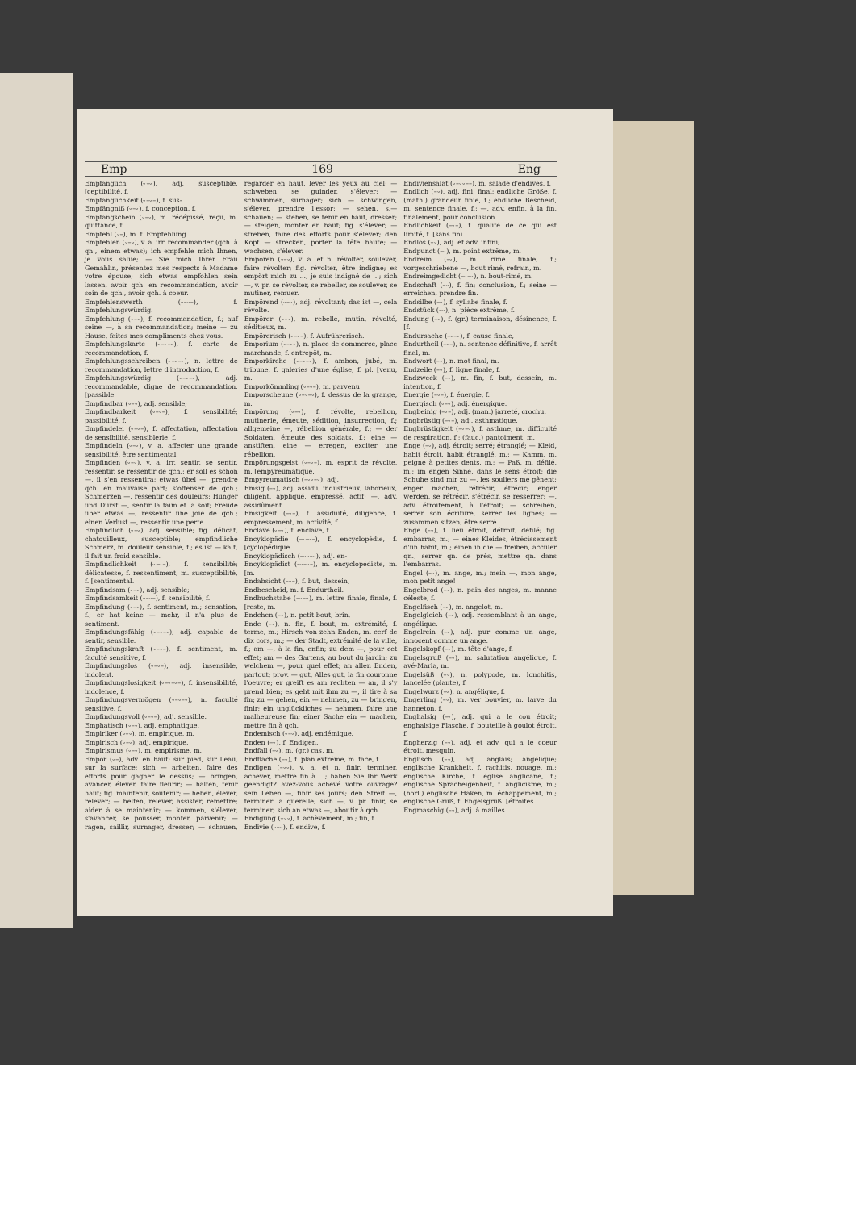Emp 169 Eng
Empfänglich (⏑–⏑), adj. susceptible. [ceptibilité, f.
Empfänglichkeit (⏑–⏑–), f. sus-
Empfängniß (⏑–⏑), f. conception, f.
Empfangschein (⏑–⏑), m. récépissé, reçu, m. quittance, f.
Empfehl (⏑–), m. f. Empfehlung.
Empfehlen (⏑–⏑), v. a. irr. recommander (qch. à qn., einem etwas); ich empfehle mich Ihnen, je vous salue; — Sie mich Ihrer Frau Gemahlin, présentez mes respects à Madame votre épouse; sich etwas empfohlen sein lassen, avoir qch. en recommandation, avoir soin de qch., avoir qch. à coeur.
Empfehlenswerth (⏑–⏑–), f. Empfehlungswürdig.
Empfehlung (⏑–⏑), f. recommandation, f.; auf seine —, à sa recommandation; meine — zu Hause, faites mes compliments chez vous.
Empfehlungskarte (⏑–⏑–⏑), f. carte de recommandation, f.
Empfehlungsschreiben (⏑–⏑–⏑), n. lettre de recommandation, lettre d'introduction, f.
Empfehlungswürdig (⏑–⏑–⏑), adj. recommandable, digne de recommandation. [passible.
Empfindbar (⏑–⏑), adj. sensible;
Empfindbarkeit (⏑–⏑–), f. sensibilité; passibilité, f.
Empfindelei (⏑–⏑–), f. affectation, affectation de sensibilité, sensiblerie, f.
Empfindeln (⏑–⏑), v. a. affecter une grande sensibilité, être sentimental.
Empfinden (⏑–⏑), v. a. irr. sentir, se sentir, ressentir, se ressentir de qch.; er soll es schon —, il s'en ressentira; etwas übel —, prendre qch. en mauvaise part; s'offenser de qch.; Schmerzen —, ressentir des douleurs; Hunger und Durst —, sentir la faim et la soif; Freude über etwas —, ressentir une joie de qch.; einen Verlust —, ressentir une perte.
Empfindlich (⏑–⏑), adj. sensible; fig. délicat, chatouilleux, susceptible; empfindliche Schmerz, m. douleur sensible, f.; es ist — kalt, il fait un froid sensible.
Empfindlichkeit (⏑–⏑–), f. sensibilité; délicatesse, f. ressentiment, m. susceptibilité, f. [sentimental.
Empfindsam (⏑–⏑), adj. sensible;
Empfindsamkeit (⏑–⏑–), f. sensibilité, f.
Empfindung (⏑–⏑), f. sentiment, m.; sensation, f.; er hat keine — mehr, il n'a plus de sentiment.
Empfindungsfähig (⏑–⏑–⏑), adj. capable de sentir, sensible.
Empfindungskraft (⏑–⏑–), f. sentiment, m. faculté sensitive, f.
Empfindungslos (⏑–⏑–), adj. insensible, indolent.
Empfindungslosigkeit (⏑–⏑–⏑–), f. insensibilité, indolence, f.
Empfindungsvermögen (⏑–⏑–⏑), n. faculté sensitive, f.
Empfindungsvoll (⏑–⏑–), adj. sensible.
Emphatisch (⏑–⏑), adj. emphatique.
Empiriker (⏑–⏑), m. empirique, m.
Empirisch (⏑–⏑), adj. empirique.
Empirismus (⏑–⏑), m. empirisme, m.
Empor (⏑–), adv. en haut; sur pied, sur l'eau, sur la surface; sich — arbeiten, faire des efforts pour gagner le dessus; — bringen, avancer, élever, faire fleurir; — halten, tenir haut; fig. maintenir, soutenir; — heben, élever, relever; — helfen, relever, assister, remettre; aider à se maintenir; — kommen, s'élever, s'avancer, se pousser, monter, parvenir; — ragen, saillir, surnager, dresser; — schauen, regarder en haut, lever les yeux au ciel; — schweben, se guinder, s'élever; — schwimmen, surnager; sich — schwingen, s'élever, prendre l'essor; — sehen, s.— schauen; — stehen, se tenir en haut, dresser; — steigen, monter en haut; fig. s'élever; — streben, faire des efforts pour s'élever; den Kopf — strecken, porter la tête haute; — wachsen, s'élever.
Empören (⏑–⏑), v. a. et n. révolter, soulever, faire révolter; fig. révolter, être indigné; es empört mich zu ..., je suis indigné de ...; sich —, v. pr. se révolter, se rebeller, se soulever, se mutiner, remuer.
Empörend (⏑–⏑), adj. révoltant; das ist —, cela révolte.
Empörer (⏑–⏑), m. rebelle, mutin, révolté, séditieux, m.
Empörerisch (⏑–⏑–), f. Aufrührerisch.
Emporium (⏑–⏑⏑), n. place de commerce, place marchande, f. entrepôt, m.
Emporkirche (⏑–⏑–⏑), f. ambon, jubé, m. tribune, f. galeries d'une église, f. pl. [venu, m.
Emporkömmling (⏑–⏑–), m. parvenu
Emporscheune (⏑–⏑–⏑), f. dessus de la grange, m.
Empörung (⏑–⏑), f. révolte, rebellion, mutinerie, émeute, sédition, insurrection, f.; allgemeine —, rébellion générale, f.; — der Soldaten, émeute des soldats, f.; eine — anstiften, eine — erregen, exciter une rébellion.
Empörungsgeist (⏑–⏑–), m. esprit de révolte, m. [empyreumatique.
Empyreumatisch (–⏑⏑–⏑), adj.
Emsig (–⏑), adj. assidu, industrieux, laborieux, diligent, appliqué, empressé, actif; —, adv. assidûment.
Emsigkeit (–⏑–), f. assiduité, diligence, f. empressement, m. activité, f.
Enclave (⏑–⏑), f. enclave, f.
Encyklopädie (–⏑–⏑–), f. encyclopédie, f. [cyclopédique.
Encyklopädisch (–⏑⏑–⏑), adj. en-
Encyklopädist (–⏑–⏑–), m. encyclopédiste, m. [m.
Endabsicht (–⏑–), f. but, dessein,
Endbescheid, m. f. Endurtheil.
Endbuchstabe (–⏑–⏑), m. lettre finale, finale, f. [reste, m.
Endchen (–⏑), n. petit bout, brin,
Ende (–⏑), n. fin, f. bout, m. extrémité, f. terme, m.; Hirsch von zehn Enden, m. cerf de dix cors, m.; — der Stadt, extrémité de la ville, f.; am —, à la fin, enfin; zu dem —, pour cet effet; am — des Gartens, au bout du jardin; zu welchem —, pour quel effet; an allen Enden, partout; prov. — gut, Alles gut, la fin couronne l'oeuvre; er greift es am rechten — an, il s'y prend bien; es geht mit ihm zu —, il tire à sa fin; zu — gehen, ein — nehmen, zu — bringen, finir; ein unglückliches — nehmen, faire une malheureuse fin; einer Sache ein — machen, mettre fin à qch.
Endemisch (⏑–⏑), adj. endémique.
Enden (–⏑), f. Endigen.
Endfall (–⏑), m. (gr.) cas, m.
Endfläche (–⏑), f. plan extrême, m. face, f.
Endigen (–⏑⏑), v. a. et n. finir, terminer, achever, mettre fin à ...; haben Sie Ihr Werk geendigt? avez-vous achevé votre ouvrage? sein Leben —, finir ses jours; den Streit —, terminer la querelle; sich —, v. pr. finir, se terminer; sich an etwas —, aboutir à qch.
Endigung (–⏑⏑), f. achèvement, m.; fin, f.
Endivie (⏑–⏑), f. endive, f.
Endiviensalat (⏑–⏑⏑––), m. salade d'endives, f.
Endlich (–⏑), adj. fini, final; endliche Größe, f. (math.) grandeur finie, f.; endliche Bescheid, m. sentence finale, f.; —, adv. enfin, à la fin, finalement, pour conclusion.
Endlichkeit (–⏑–), f. qualité de ce qui est limité, f. [sans fini.
Endlos (–⏑), adj. et adv. infini;
Endpunct (–⏑), m. point extrême, m.
Endreim (–⏑), m. rime finale, f.; vorgeschriebene —, bout rimé, refrain, m.
Endreimgedicht (–⏑–⏑), n. bout-rimé, m.
Endschaft (–⏑), f. fin; conclusion, f.; seine — erreichen, prendre fin.
Endsilbe (–⏑), f. syllabe finale, f.
Endstück (–⏑), n. pièce extrême, f.
Endung (–⏑), f. (gr.) terminaison, désinence, f. [f.
Endursache (–⏑–⏑), f. cause finale,
Endurtheil (–⏑–), n. sentence définitive, f. arrêt final, m.
Endwort (–⏑), n. mot final, m.
Endzeile (–⏑), f. ligne finale, f.
Endzweck (–⏑), m. fin, f. but, dessein, m. intention, f.
Energie (–⏑–), f. énergie, f.
Energisch (⏑–⏑), adj. énergique.
Engbeinig (–⏑–), adj. (man.) jarreté, crochu.
Engbrüstig (–⏑–), adj. asthmatique.
Engbrüstigkeit (–⏑–⏑), f. asthme, m. difficulté de respiration, f.; (fauc.) pantoiment, m.
Enge (–⏑), adj. étroit; serré; étranglé; — Kleid, habit étroit, habit étranglé, m.; — Kamm, m. peigne à petites dents, m.; — Paß, m. défilé, m.; im engen Sinne, dans le sens étroit; die Schuhe sind mir zu —, les souliers me gênent; enger machen, rétrécir, étrécir; enger werden, se rétrécir, s'étrécir, se resserrer; —, adv. étroitement, à l'étroit; — schreiben, serrer son écriture, serrer les lignes; — zusammen sitzen, être serré.
Enge (–⏑), f. lieu étroit, détroit, défilé; fig. embarras, m.; — eines Kleides, étrécissement d'un habit, m.; einen in die — treiben, acculer qn., serrer qn. de près, mettre qn. dans l'embarras.
Engel (–⏑), m. ange, m.; mein —, mon ange, mon petit ange!
Engelbrod (–⏑), n. pain des anges, m. manne céleste, f.
Engelfisch (–⏑), m. angelot, m.
Engelgleich (–⏑), adj. ressemblant à un ange, angélique.
Engelrein (–⏑), adj. pur comme un ange, innocent comme un ange.
Engelskopf (–⏑), m. tête d'ange, f.
Engelsgruß (–⏑), m. salutation angélique, f. avé-Maria, m.
Engelsüß (–⏑), n. polypode, m. lonchitis, lancelée (plante), f.
Engelwurz (–⏑), n. angélique, f.
Engerling (–⏑), m. ver bouvier, m. larve du hanneton, f.
Enghalsig (–⏑), adj. qui a le cou étroit; enghalsige Flasche, f. bouteille à goulot étroit, f.
Engherzig (–⏑), adj. et adv. qui a le coeur étroit, mesquin.
Englisch (–⏑), adj. anglais; angélique; englische Krankheit, f. rachitis, nouage, m.; englische Kirche, f. église anglicane, f.; englische Spracheigenheit, f. anglicisme, m.; (horl.) englische Haken, m. échappement, m.; englische Gruß, f. Engelsgruß. [étroites.
Engmaschig (–⏑), adj. à mailles